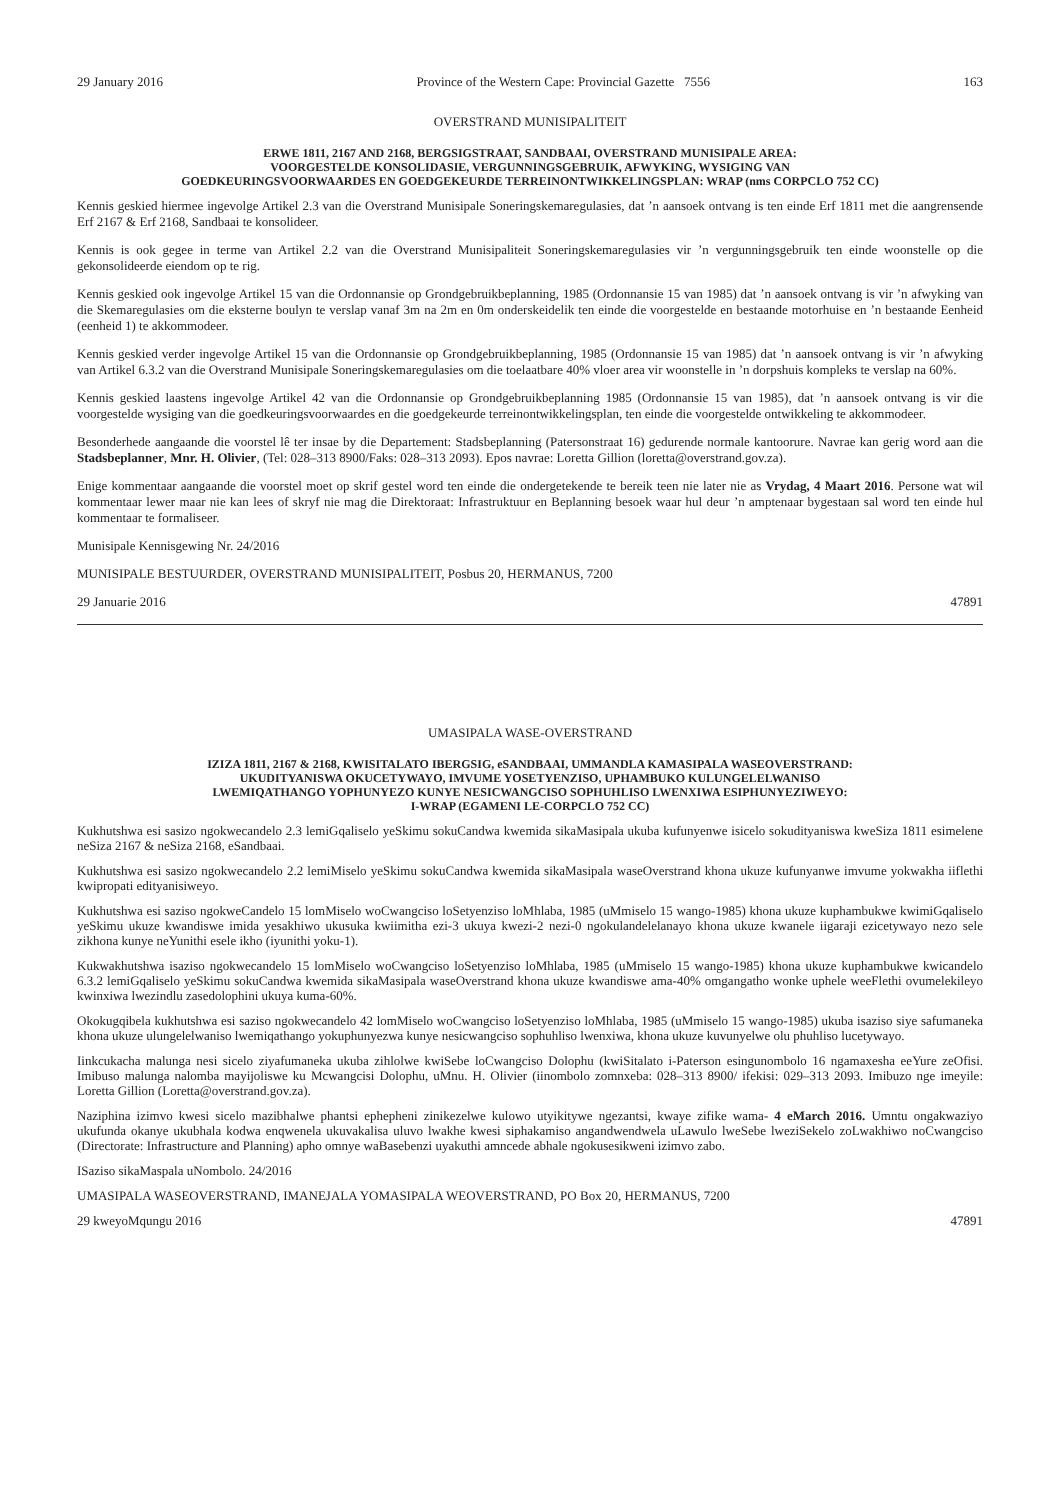29 January 2016 Province of the Western Cape: Provincial Gazette 7556 163
OVERSTRAND MUNISIPALITEIT
ERWE 1811, 2167 AND 2168, BERGSIGSTRAAT, SANDBAAI, OVERSTRAND MUNISIPALE AREA:
VOORGESTELDE KONSOLIDASIE, VERGUNNINGSGEBRUIK, AFWYKING, WYSIGING VAN
GOEDKEURINGSVOORWAARDES EN GOEDGEKEURDE TERREINONTWIKKELINGSPLAN: WRAP (nms CORPCLO 752 CC)
Kennis geskied hiermee ingevolge Artikel 2.3 van die Overstrand Munisipale Soneringskemaregulasies, dat ’n aansoek ontvang is ten einde Erf 1811 met die aangrensende Erf 2167 & Erf 2168, Sandbaai te konsolideer.
Kennis is ook gegee in terme van Artikel 2.2 van die Overstrand Munisipaliteit Soneringskemaregulasies vir ’n vergunningsgebruik ten einde woonstelle op die gekonsolideerde eiendom op te rig.
Kennis geskied ook ingevolge Artikel 15 van die Ordonnansie op Grondgebruikbeplanning, 1985 (Ordonnansie 15 van 1985) dat ’n aansoek ontvang is vir ’n afwyking van die Skemaregulasies om die eksterne boulyn te verslap vanaf 3m na 2m en 0m onderskeidelik ten einde die voorgestelde en bestaande motorhuise en ’n bestaande Eenheid (eenheid 1) te akkommodeer.
Kennis geskied verder ingevolge Artikel 15 van die Ordonnansie op Grondgebruikbeplanning, 1985 (Ordonnansie 15 van 1985) dat ’n aansoek ontvang is vir ’n afwyking van Artikel 6.3.2 van die Overstrand Munisipale Soneringskemaregulasies om die toelaatbare 40% vloer area vir woonstelle in ’n dorpshuis kompleks te verslap na 60%.
Kennis geskied laastens ingevolge Artikel 42 van die Ordonnansie op Grondgebruikbeplanning 1985 (Ordonnansie 15 van 1985), dat ’n aansoek ontvang is vir die voorgestelde wysiging van die goedkeuringsvoorwaardes en die goedgekeurde terreinontwikkelingsplan, ten einde die voorgestelde ontwikkeling te akkommodeer.
Besonderhede aangaande die voorstel lê ter insae by die Departement: Stadsbeplanning (Patersonstraat 16) gedurende normale kantoorure. Navrae kan gerig word aan die Stadsbeplanner, Mnr. H. Olivier, (Tel: 028–313 8900/Faks: 028–313 2093). Epos navrae: Loretta Gillion (loretta@overstrand.gov.za).
Enige kommentaar aangaande die voorstel moet op skrif gestel word ten einde die ondergetekende te bereik teen nie later nie as Vrydag, 4 Maart 2016. Persone wat wil kommentaar lewer maar nie kan lees of skryf nie mag die Direktoraat: Infrastruktuur en Beplanning besoek waar hul deur ’n amptenaar bygestaan sal word ten einde hul kommentaar te formaliseer.
Munisipale Kennisgewing Nr. 24/2016
MUNISIPALE BESTUURDER, OVERSTRAND MUNISIPALITEIT, Posbus 20, HERMANUS, 7200
29 Januarie 2016 47891
UMASIPALA WASE-OVERSTRAND
IZIZA 1811, 2167 & 2168, KWISITALATO IBERGSIG, eSANDBAAI, UMMANDLA KAMASIPALA WASEOVERSTRAND:
UKUDITYANISWA OKUCETYWAYO, IMVUME YOSETYENZISO, UPHAMBUKO KULUNGELELWANISO
LWEMIQATHANGO YOPHUNYEZO KUNYE NESICWANGCISO SOPHUHLISO LWENXIWA ESIPHUNYEZIWEYO:
I-WRAP (EGAMENI LE-CORPCLO 752 CC)
Kukhutshwa esi sasizo ngokwecandelo 2.3 lemiGqaliselo yeSkimu sokuCandwa kwemida sikaMasipala ukuba kufunyenwe isicelo sokudityaniswa kweSiza 1811 esimelene neSiza 2167 & neSiza 2168, eSandbaai.
Kukhutshwa esi sasizo ngokwecandelo 2.2 lemiMiselo yeSkimu sokuCandwa kwemida sikaMasipala waseOverstrand khona ukuze kufunyanwe imvume yokwakha iiflethi kwipropati edityanisiweyo.
Kukhutshwa esi saziso ngokweCandelo 15 lomMiselo woCwangciso loSetyenziso loMhlaba, 1985 (uMmiselo 15 wango-1985) khona ukuze kuphambukwe kwimiGqaliselo yeSkimu ukuze kwandiswe imida yesakhiwo ukusuka kwiimitha ezi-3 ukuya kwezi-2 nezi-0 ngokulandelelanayo khona ukuze kwanele iigaraji ezicetywayo nezo sele zikhona kunye neYunithi esele ikho (iyunithi yoku-1).
Kukwakhutshwa isaziso ngokwecandelo 15 lomMiselo woCwangciso loSetyenziso loMhlaba, 1985 (uMmiselo 15 wango-1985) khona ukuze kuphambukwe kwicandelo 6.3.2 lemiGqaliselo yeSkimu sokuCandwa kwemida sikaMasipala waseOverstrand khona ukuze kwandiswe ama-40% omgangatho wonke uphele weeFlethi ovumelekileyo kwinxiwa lwezindlu zasedolophini ukuya kuma-60%.
Okokugqibela kukhutshwa esi saziso ngokwecandelo 42 lomMiselo woCwangciso loSetyenziso loMhlaba, 1985 (uMmiselo 15 wango-1985) ukuba isaziso siye safumaneka khona ukuze ulungelelwaniso lwemiqathango yokuphunyezwa kunye nesicwangciso sophuhliso lwenxiwa, khona ukuze kuvunyelwe olu phuhliso lucetywayo.
Iinkcukacha malunga nesi sicelo ziyafumaneka ukuba zihlolwe kwiSebe loCwangciso Dolophu (kwiSitalato i-Paterson esingunombolo 16 ngamaxesha eeYure zeOfisi. Imibuso malunga nalomba mayijoliswe ku Mcwangcisi Dolophu, uMnu. H. Olivier (iinombolo zomnxeba: 028–313 8900/ ifekisi: 029–313 2093. Imibuzo nge imeyile: Loretta Gillion (Loretta@overstrand.gov.za).
Naziphina izimvo kwesi sicelo mazibhalwe phantsi ephepheni zinikezelwe kulowo utyikitywe ngezantsi, kwaye zifike wama- 4 eMarch 2016. Umntu ongakwaziyo ukufunda okanye ukubhala kodwa enqwenela ukuvakalisa uluvo lwakhe kwesi siphakamiso angandwendwela uLawulo lweSebe lweziSekelo zoLwakhiwo noCwangciso (Directorate: Infrastructure and Planning) apho omnye waBasebenzi uyakuthi amncede abhale ngokusesikweni izimvo zabo.
ISaziso sikaMaspala uNombolo. 24/2016
UMASIPALA WASEOVERSTRAND, IMANEJALA YOMASIPALA WEOVERSTRAND, PO Box 20, HERMANUS, 7200
29 kweyoMqungu 2016 47891